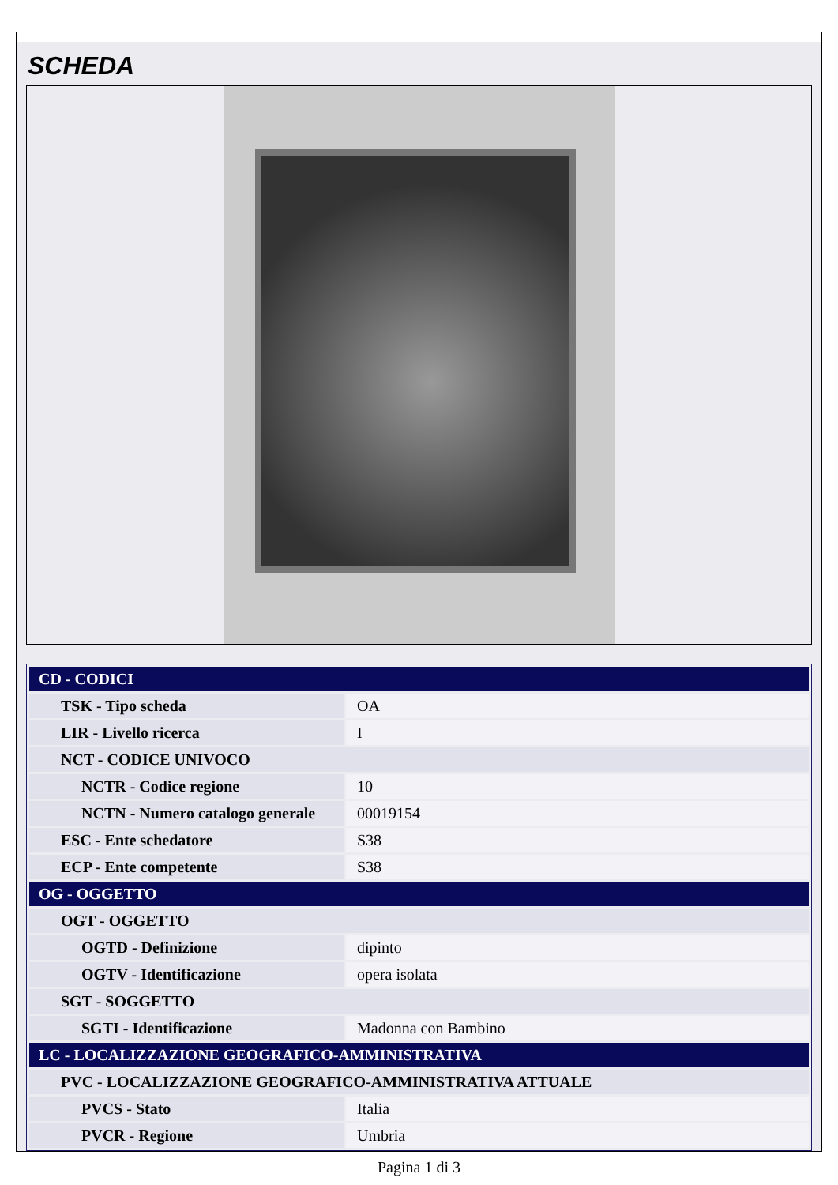SCHEDA
| CD - CODICI | |
| TSK - Tipo scheda | OA |
| LIR - Livello ricerca | I |
| NCT - CODICE UNIVOCO | |
| NCTR - Codice regione | 10 |
| NCTN - Numero catalogo generale | 00019154 |
| ESC - Ente schedatore | S38 |
| ECP - Ente competente | S38 |
| OG - OGGETTO | |
| OGT - OGGETTO | |
| OGTD - Definizione | dipinto |
| OGTV - Identificazione | opera isolata |
| SGT - SOGGETTO | |
| SGTI - Identificazione | Madonna con Bambino |
| LC - LOCALIZZAZIONE GEOGRAFICO-AMMINISTRATIVA | |
| PVC - LOCALIZZAZIONE GEOGRAFICO-AMMINISTRATIVA ATTUALE | |
| PVCS - Stato | Italia |
| PVCR - Regione | Umbria |
Pagina 1 di 3